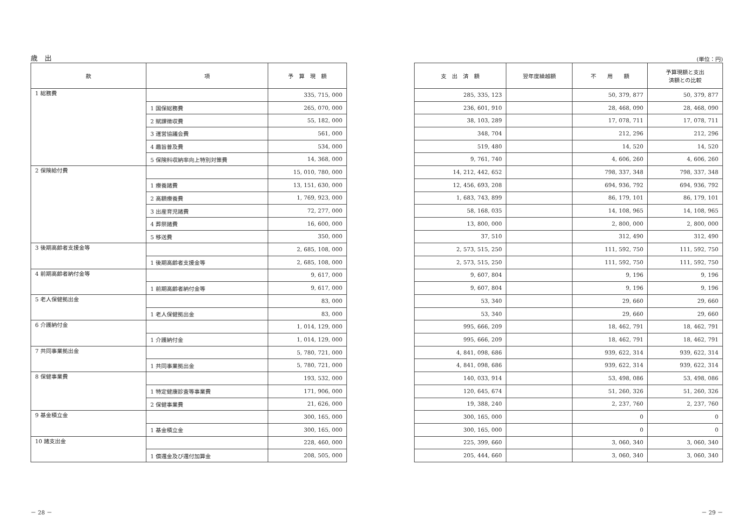歳　出
| 款 | 項 | 予 算 現 額 |
| --- | --- | --- |
| 1 総務費 | | 335, 715, 000 |
| | 1 国保総務費 | 265, 070, 000 |
| | 2 賦課徴収費 | 55, 182, 000 |
| | 3 運営協議会費 | 561, 000 |
| | 4 趣旨普及費 | 534, 000 |
| | 5 保険料収納率向上特別対策費 | 14, 368, 000 |
| 2 保険給付費 | | 15, 010, 780, 000 |
| | 1 療養諸費 | 13, 151, 630, 000 |
| | 2 高額療養費 | 1, 769, 923, 000 |
| | 3 出産育児諸費 | 72, 277, 000 |
| | 4 葬祭諸費 | 16, 600, 000 |
| | 5 移送費 | 350, 000 |
| 3 後期高齢者支援金等 | | 2, 685, 108, 000 |
| | 1 後期高齢者支援金等 | 2, 685, 108, 000 |
| 4 前期高齢者納付金等 | | 9, 617, 000 |
| | 1 前期高齢者納付金等 | 9, 617, 000 |
| 5 老人保健拠出金 | | 83, 000 |
| | 1 老人保健拠出金 | 83, 000 |
| 6 介護納付金 | | 1, 014, 129, 000 |
| | 1 介護納付金 | 1, 014, 129, 000 |
| 7 共同事業拠出金 | | 5, 780, 721, 000 |
| | 1 共同事業拠出金 | 5, 780, 721, 000 |
| 8 保健事業費 | | 193, 532, 000 |
| | 1 特定健康診査等事業費 | 171, 906, 000 |
| | 2 保健事業費 | 21, 626, 000 |
| 9 基金積立金 | | 300, 165, 000 |
| | 1 基金積立金 | 300, 165, 000 |
| 10 諸支出金 | | 228, 460, 000 |
| | 1 償還金及び還付加算金 | 208, 505, 000 |
－ 28 －
(単位：円)
| 支 出 済 額 | 翌年度繰越額 | 不 用 額 | 予算現額と支出 済額との比較 |
| --- | --- | --- | --- |
| 285, 335, 123 | | 50, 379, 877 | 50, 379, 877 |
| 236, 601, 910 | | 28, 468, 090 | 28, 468, 090 |
| 38, 103, 289 | | 17, 078, 711 | 17, 078, 711 |
| 348, 704 | | 212, 296 | 212, 296 |
| 519, 480 | | 14, 520 | 14, 520 |
| 9, 761, 740 | | 4, 606, 260 | 4, 606, 260 |
| 14, 212, 442, 652 | | 798, 337, 348 | 798, 337, 348 |
| 12, 456, 693, 208 | | 694, 936, 792 | 694, 936, 792 |
| 1, 683, 743, 899 | | 86, 179, 101 | 86, 179, 101 |
| 58, 168, 035 | | 14, 108, 965 | 14, 108, 965 |
| 13, 800, 000 | | 2, 800, 000 | 2, 800, 000 |
| 37, 510 | | 312, 490 | 312, 490 |
| 2, 573, 515, 250 | | 111, 592, 750 | 111, 592, 750 |
| 2, 573, 515, 250 | | 111, 592, 750 | 111, 592, 750 |
| 9, 607, 804 | | 9, 196 | 9, 196 |
| 9, 607, 804 | | 9, 196 | 9, 196 |
| 53, 340 | | 29, 660 | 29, 660 |
| 53, 340 | | 29, 660 | 29, 660 |
| 995, 666, 209 | | 18, 462, 791 | 18, 462, 791 |
| 995, 666, 209 | | 18, 462, 791 | 18, 462, 791 |
| 4, 841, 098, 686 | | 939, 622, 314 | 939, 622, 314 |
| 4, 841, 098, 686 | | 939, 622, 314 | 939, 622, 314 |
| 140, 033, 914 | | 53, 498, 086 | 53, 498, 086 |
| 120, 645, 674 | | 51, 260, 326 | 51, 260, 326 |
| 19, 388, 240 | | 2, 237, 760 | 2, 237, 760 |
| 300, 165, 000 | | 0 | 0 |
| 300, 165, 000 | | 0 | 0 |
| 225, 399, 660 | | 3, 060, 340 | 3, 060, 340 |
| 205, 444, 660 | | 3, 060, 340 | 3, 060, 340 |
－ 29 －